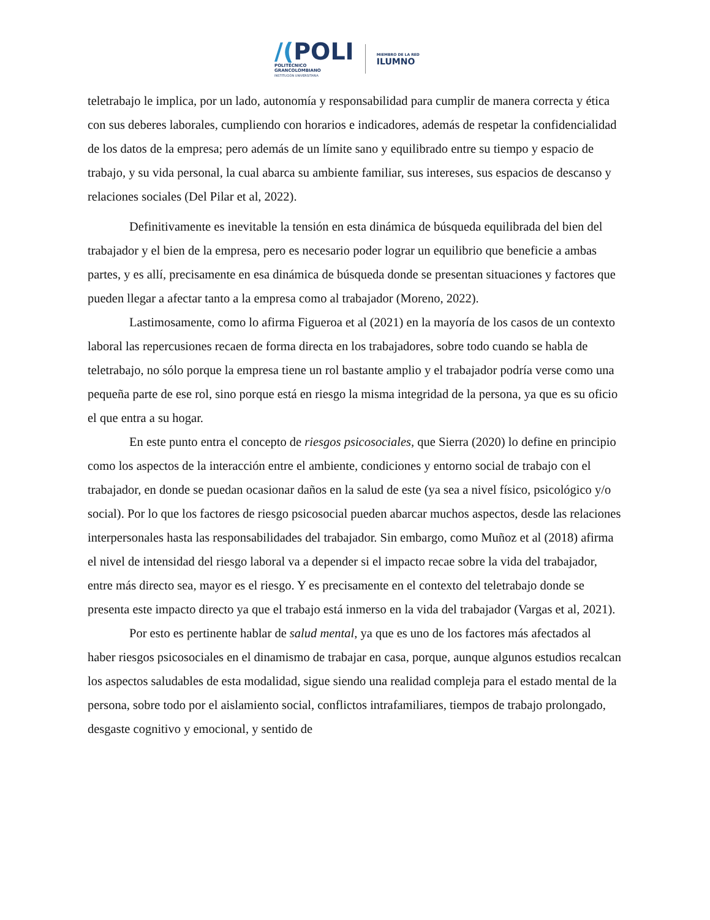/(POLI
POLITÉCNICO
GRANCOLOMBIANO
INSTITUCIÓN UNIVERSITARIA
MIEMBRO DE LA RED
ILUMNO
teletrabajo le implica, por un lado, autonomía y responsabilidad para cumplir de manera correcta y ética con sus deberes laborales, cumpliendo con horarios e indicadores, además de respetar la confidencialidad de los datos de la empresa; pero además de un límite sano y equilibrado entre su tiempo y espacio de trabajo, y su vida personal, la cual abarca su ambiente familiar, sus intereses, sus espacios de descanso y relaciones sociales (Del Pilar et al, 2022).
Definitivamente es inevitable la tensión en esta dinámica de búsqueda equilibrada del bien del trabajador y el bien de la empresa, pero es necesario poder lograr un equilibrio que beneficie a ambas partes, y es allí, precisamente en esa dinámica de búsqueda donde se presentan situaciones y factores que pueden llegar a afectar tanto a la empresa como al trabajador (Moreno, 2022).
Lastimosamente, como lo afirma Figueroa et al (2021) en la mayoría de los casos de un contexto laboral las repercusiones recaen de forma directa en los trabajadores, sobre todo cuando se habla de teletrabajo, no sólo porque la empresa tiene un rol bastante amplio y el trabajador podría verse como una pequeña parte de ese rol, sino porque está en riesgo la misma integridad de la persona, ya que es su oficio el que entra a su hogar.
En este punto entra el concepto de riesgos psicosociales, que Sierra (2020) lo define en principio como los aspectos de la interacción entre el ambiente, condiciones y entorno social de trabajo con el trabajador, en donde se puedan ocasionar daños en la salud de este (ya sea a nivel físico, psicológico y/o social). Por lo que los factores de riesgo psicosocial pueden abarcar muchos aspectos, desde las relaciones interpersonales hasta las responsabilidades del trabajador. Sin embargo, como Muñoz et al (2018) afirma el nivel de intensidad del riesgo laboral va a depender si el impacto recae sobre la vida del trabajador, entre más directo sea, mayor es el riesgo. Y es precisamente en el contexto del teletrabajo donde se presenta este impacto directo ya que el trabajo está inmerso en la vida del trabajador (Vargas et al, 2021).
Por esto es pertinente hablar de salud mental, ya que es uno de los factores más afectados al haber riesgos psicosociales en el dinamismo de trabajar en casa, porque, aunque algunos estudios recalcan los aspectos saludables de esta modalidad, sigue siendo una realidad compleja para el estado mental de la persona, sobre todo por el aislamiento social, conflictos intrafamiliares, tiempos de trabajo prolongado, desgaste cognitivo y emocional, y sentido de